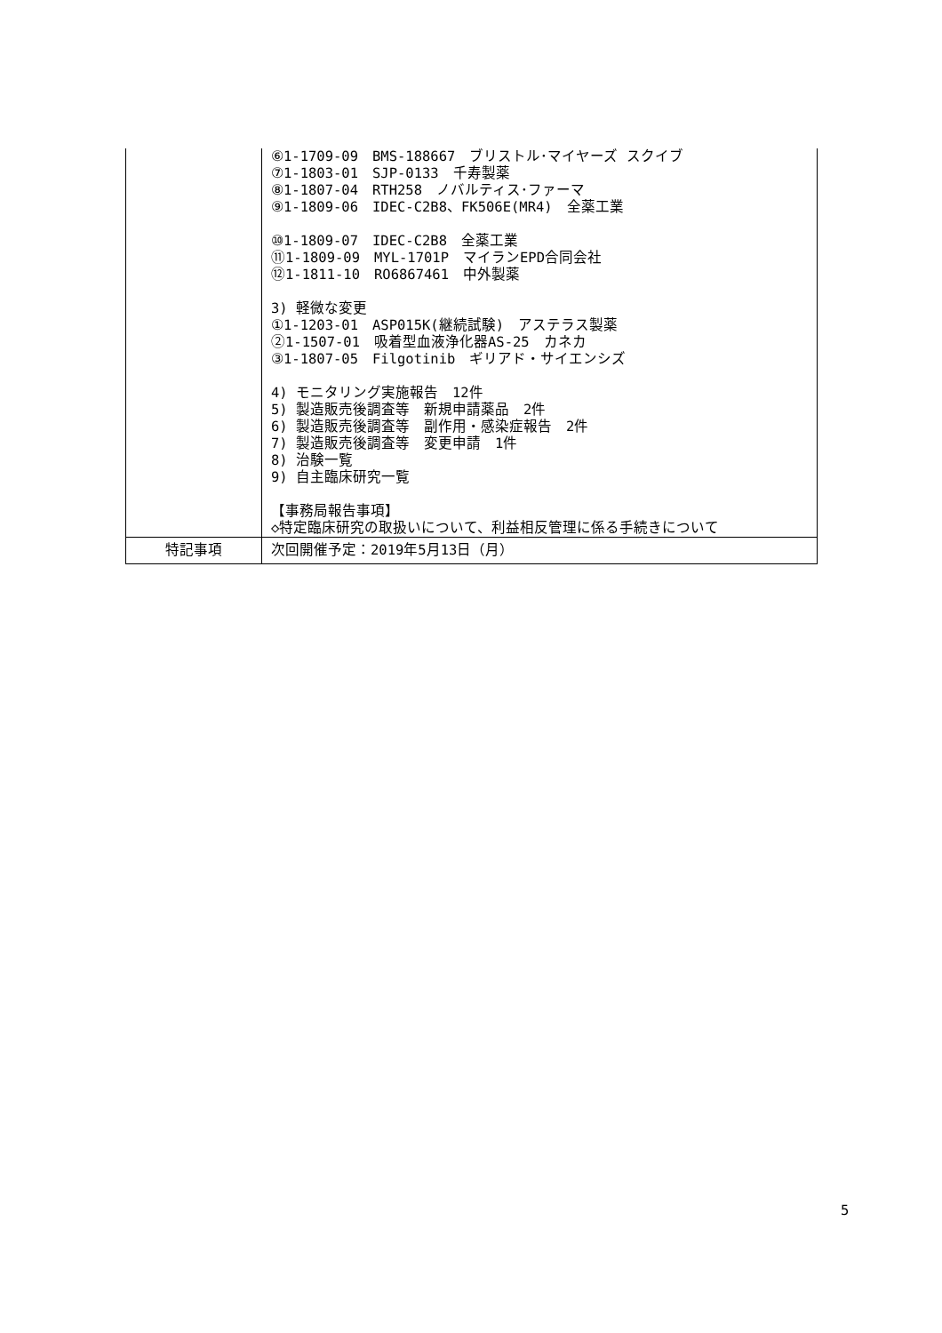| | ⑥1-1709-09 BMS-188667 ブリストル･マイヤーズ スクイブ ⑦1-1803-01 SJP-0133 千寿製薬 ⑧1-1807-04 RTH258 ノバルティス･ファーマ ⑨1-1809-06 IDEC-C2B8、FK506E(MR4) 全薬工業 ⑩1-1809-07 IDEC-C2B8 全薬工業 ⑪1-1809-09 MYL-1701P マイランEPD合同会社 ⑫1-1811-10 RO6867461 中外製薬 3) 軽微な変更 ①1-1203-01 ASP015K(継続試験) アステラス製薬 ②1-1507-01 吸着型血液浄化器AS-25 カネカ ③1-1807-05 Filgotinib ギリアド・サイエンシズ 4) モニタリング実施報告 12件 5) 製造販売後調査等 新規申請薬品 2件 6) 製造販売後調査等 副作用・感染症報告 2件 7) 製造販売後調査等 変更申請 1件 8) 治験一覧 9) 自主臨床研究一覧 【事務局報告事項】 ◇特定臨床研究の取扱いについて、利益相反管理に係る手続きについて |
| 特記事項 | 次回開催予定：2019年5月13日（月） |
5